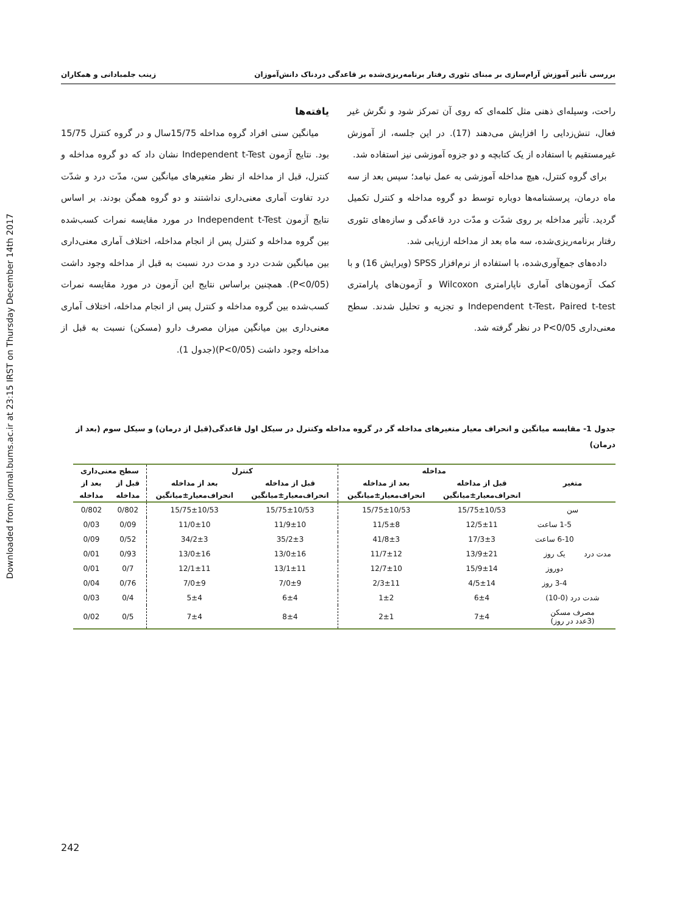Downloaded from journal.bums.ac.ir at 23:15 IRST on Thursday December 14th 2017
بررسی تأثیر آموزش آرام‌سازی بر مبنای تئوری رفتار برنامه‌ریزی‌شده بر قاعدگی دردناک دانش‌آموزان زینب جلمبادانی و همکاران
راحت، وسیله‌ای ذهنی مثل کلمه‌ای که روی آن تمرکز شود و نگرش غیر فعال، تنش‌زدایی را افزایش می‌دهند (17). در این جلسه، از آموزش غیرمستقیم با استفاده از یک کتابچه و دو جزوه آموزشی نیز استفاده شد.
برای گروه کنترل، هیچ مداخله آموزشی به عمل نیامد؛ سپس بعد از سه ماه درمان، پرسشنامه‌ها دوباره توسط دو گروه مداخله و کنترل تکمیل گردید. تأثیر مداخله بر روی شدّت و مدّت درد قاعدگی و سازه‌های تئوری رفتار برنامه‌ریزی‌شده، سه ماه بعد از مداخله ارزیابی شد.
داده‌های جمع‌آوری‌شده، با استفاده از نرم‌افزار SPSS (ویرایش 16) و با کمک آزمون‌های آماری ناپارامتری Wilcoxon و آزمون‌های پارامتری Independent t-Test، Paired t-test و تجزیه و تحلیل شدند. سطح معنی‌داری P<0/05 در نظر گرفته شد.
یافته‌ها
میانگین سنی افراد گروه مداخله 15/75سال و در گروه کنترل 15/75 بود. نتایج آزمون Independent t-Test نشان داد که دو گروه مداخله و کنترل، قبل از مداخله از نظر متغیرهای میانگین سن، مدّت درد و شدّت درد تفاوت آماری معنی‌داری نداشتند و دو گروه همگن بودند. بر اساس نتایج آزمون Independent t-Test در مورد مقایسه نمرات کسب‌شده بین گروه مداخله و کنترل پس از انجام مداخله، اختلاف آماری معنی‌داری بین میانگین شدت درد و مدت درد نسبت به قبل از مداخله وجود داشت (P<0/05). همچنین براساس نتایج این آزمون در مورد مقایسه نمرات کسب‌شده بین گروه مداخله و کنترل پس از انجام مداخله، اختلاف آماری معنی‌داری بین میانگین میزان مصرف دارو (مسکن) نسبت به قبل از مداخله وجود داشت (P<0/05)(جدول 1).
جدول 1- مقایسه میانگین و انحراف معیار متغیرهای مداخله گر در گروه مداخله وکنترل در سیکل اول قاعدگی(قبل از درمان) و سیکل سوم (بعد از درمان)
| متغیر | | مداخله | | کنترل | | سطح معنی‌داری | |
| --- | --- | --- | --- | --- | --- | --- | --- |
| | | قبل از مداخله | بعد از مداخله | قبل از مداخله | بعد از مداخله | قبل از | بعد از |
| | | انحراف‌معیار±میانگین | انحراف‌معیار±میانگین | انحراف‌معیار±میانگین | انحراف‌معیار±میانگین | مداخله | مداخله |
| سن | | 15/75±10/53 | 15/75±10/53 | 15/75±10/53 | 15/75±10/53 | 0/802 | 0/802 |
| مدت درد | 1-5 ساعت | 12/5±11 | 11/5±8 | 11/9±10 | 11/0±10 | 0/09 | 0/03 |
| | 6-10 ساعت | 17/3±3 | 41/8±3 | 35/2±3 | 34/2±3 | 0/52 | 0/09 |
| | یک روز | 13/9±21 | 11/7±12 | 13/0±16 | 13/0±16 | 0/93 | 0/01 |
| | دوروز | 15/9±14 | 12/7±10 | 13/1±11 | 12/1±11 | 0/7 | 0/01 |
| | 3-4 روز | 4/5±14 | 2/3±11 | 7/0±9 | 7/0±9 | 0/76 | 0/04 |
| شدت درد (0-10) | | 6±4 | 1±2 | 6±4 | 5±4 | 0/4 | 0/03 |
| مصرف مسکن (3عدد در روز) | | 7±4 | 2±1 | 8±4 | 7±4 | 0/5 | 0/02 |
242